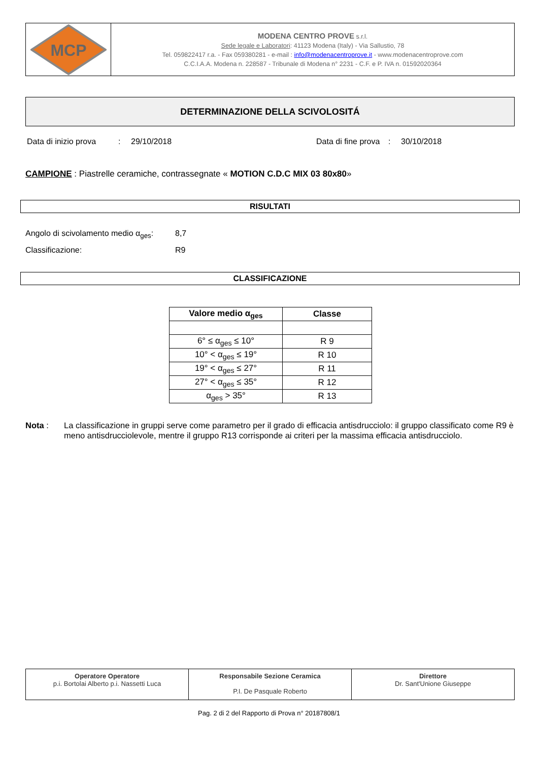MCP
MODENA CENTRO PROVE s.r.l.
Sede legale e Laboratori: 41123 Modena (Italy) - Via Sallustio, 78
Tel. 059822417 r.a. - Fax 059380281 - e-mail : info@modenacentroprove.it - www.modenacentroprove.com
C.C.I.A.A. Modena n. 228587 - Tribunale di Modena n° 2231 - C.F. e P. IVA n. 01592020364
DETERMINAZIONE DELLA SCIVOLOSITÁ
Data di inizio prova: 29/10/2018 Data di fine prova: 30/10/2018
CAMPIONE : Piastrelle ceramiche, contrassegnate « MOTION C.D.C MIX 03 80x80»
RISULTATI
Angolo di scivolamento medio α<sub>ges</sub>: 8,7
Classificazione: R9
CLASSIFICAZIONE
| Valore medio α<sub>ges</sub> | Classe |
| --- | --- |
| 6° ≤ α<sub>ges</sub> ≤ 10° | R 9 |
| 10° < α<sub>ges</sub> ≤ 19° | R 10 |
| 19° < α<sub>ges</sub> ≤ 27° | R 11 |
| 27° < α<sub>ges</sub> ≤ 35° | R 12 |
| α<sub>ges</sub> > 35° | R 13 |
Nota : La classificazione in gruppi serve come parametro per il grado di efficacia antisdrucciolo: il gruppo classificato come R9 è meno antisdrucciolevole, mentre il gruppo R13 corrisponde ai criteri per la massima efficacia antisdrucciolo.
Operatore Operatore
p.i. Bortolai Alberto p.i. Nassetti Luca
Responsabile Sezione Ceramica
P.I. De Pasquale Roberto
Direttore
Dr. Sant'Unione Giuseppe
Pag. 2 di 2 del Rapporto di Prova n° 20187808/1